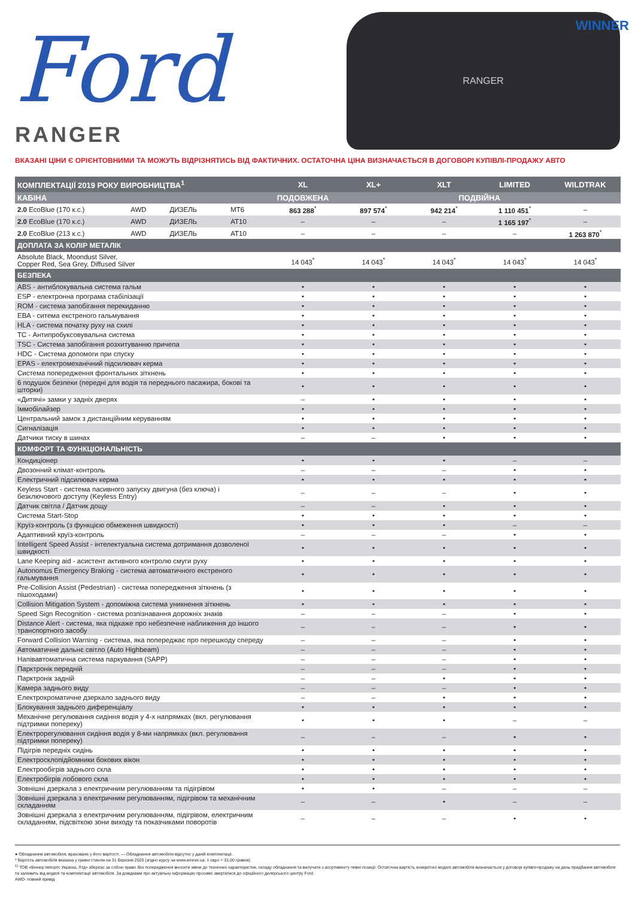Ford RANGER
RANGER
WINNER
ВКАЗАНІ ЦІНИ Є ОРІЄНТОВНИМИ ТА МОЖУТЬ ВІДРІЗНЯТИСЬ ВІД ФАКТИЧНИХ. ОСТАТОЧНА ЦІНА ВИЗНАЧАЄТЬСЯ В ДОГОВОРІ КУПІВЛІ-ПРОДАЖУ АВТО
| КОМПЛЕКТАЦІЇ 2019 РОКУ ВИРОБНИЦТВА<sup>1</sup> | | | | XL | XL+ | XLT | LIMITED | WILDTRAK |
| --- | --- | --- | --- | --- | --- | --- | --- | --- |
| КАБІНА | | | | ПОДОВЖЕНА | ПОДВІЙНА | | | |
| 2.0 EcoBlue (170 к.с.) | AWD | ДИЗЕЛЬ | MT6 | 863 288<sup>*</sup> | 897 574<sup>*</sup> | 942 214<sup>*</sup> | 1 110 451<sup>*</sup> | – |
| 2.0 EcoBlue (170 к.с.) | AWD | ДИЗЕЛЬ | AT10 | – | – | – | 1 165 197<sup>*</sup> | – |
| 2.0 EcoBlue (213 к.с.) | AWD | ДИЗЕЛЬ | AT10 | – | – | – | – | 1 263 870<sup>*</sup> |
| ДОПЛАТА ЗА КОЛІР МЕТАЛІК | | | | | | | | |
| Absolute Black, Moondust Silver, Copper Red, Sea Grey, Diffused Silver | | | | 14 043<sup>*</sup> | 14 043<sup>*</sup> | 14 043<sup>*</sup> | 14 043<sup>*</sup> | 14 043<sup>*</sup> |
| БЕЗПЕКА | | | | | | | | |
| ABS - антиблокувальна система гальм | | | | • | • | • | • | • |
| ESP - електронна програма стабілізації | | | | • | • | • | • | • |
| ROM - система запобігання перекиданню | | | | • | • | • | • | • |
| EBA - ситема екстреного гальмування | | | | • | • | • | • | • |
| HLA - система початку руху на схилі | | | | • | • | • | • | • |
| TC - Антипробуксовувальна система | | | | • | • | • | • | • |
| TSC - Система запобігання розхитуванню причепа | | | | • | • | • | • | • |
| HDC - Система допомоги при спуску | | | | • | • | • | • | • |
| EPAS - електромеханічний підсилювач керма | | | | • | • | • | • | • |
| Система попередження фронтальних зіткнень | | | | • | • | • | • | • |
| 6 подушок безпеки (передні для водія та переднього пасажира, бокові та шторки) | | | | • | • | • | • | • |
| «Дитячі» замки у задніх дверях | | | | – | • | • | • | • |
| Іммобілайзер | | | | • | • | • | • | • |
| Центральний замок з дистанційним керуванням | | | | • | • | • | • | • |
| Сигналізація | | | | • | • | • | • | • |
| Датчики тиску в шинах | | | | – | – | • | • | • |
| КОМФОРТ ТА ФУНКЦІОНАЛЬНІСТЬ | | | | | | | | |
| Кондиціонер | | | | • | • | • | – | – |
| Двозонний клімат-контроль | | | | – | – | – | • | • |
| Електричний підсилювач керма | | | | • | • | • | • | • |
| Keyless Start - система пасивного запуску двигуна (без ключа) і безключового доступу (Keyless Entry) | | | | – | – | – | • | • |
| Датчик світла / Датчик дощу | | | | – | – | • | • | • |
| Система Start-Stop | | | | • | • | • | • | • |
| Круїз-контроль (з функцією обмеження швидкості) | | | | • | • | • | – | – |
| Адаптивний круїз-контроль | | | | – | – | – | • | • |
| Intelligent Speed Assist - інтелектуальна система дотримання дозволеної швидкості | | | | • | • | • | • | • |
| Lane Keeping aid - асистент активного контролю смуги руху | | | | • | • | • | • | • |
| Autonomus Emergency Braking - система автоматичного екстреного гальмування | | | | • | • | • | • | • |
| Pre-Collision Assist (Pedestrian) - система попередження зіткнень (з пішоходами) | | | | • | • | • | • | • |
| Collision Mitigation System - допоміжна система уникнення зіткнень | | | | • | • | • | • | • |
| Speed Sign Recognition - система розпізнавання дорожніх знаків | | | | – | – | – | • | • |
| Distance Alert - система, яка підкаже про небезпечне наближення до іншого транспортного засобу | | | | – | – | – | • | • |
| Forward Collision Warning - система, яка попереджає про перешкоду спереду | | | | – | – | – | • | • |
| Автоматичне дальнє світло (Auto Highbeam) | | | | – | – | – | • | • |
| Напівавтоматична система паркування (SAPP) | | | | – | – | – | • | • |
| Парктронік передній | | | | – | – | – | • | • |
| Парктронік задній | | | | – | – | • | • | • |
| Камера заднього виду | | | | – | – | – | • | • |
| Електрохроматичне дзеркало заднього виду | | | | – | – | • | • | • |
| Блокування заднього диференціалу | | | | • | • | • | • | • |
| Механічне регулювання сидіння водія у 4-х напрямках (вкл. регулювання підтримки попереку) | | | | • | • | • | – | – |
| Електрорегулювання сидіння водія у 8-ми напрямках (вкл. регулювання підтримки попереку) | | | | – | – | – | • | • |
| Підігрів передніх сидінь | | | | • | • | • | • | • |
| Електросклопідйомники бокових вікон | | | | • | • | • | • | • |
| Електрообігрів заднього скла | | | | • | • | • | • | • |
| Електробігрів лобового скла | | | | • | • | • | • | • |
| Зовнішні дзеркала з електричним регулюванням та підігрівом | | | | • | • | – | – | – |
| Зовнішні дзеркала з електричним регулюванням, підігрівом та механічним складанням | | | | – | – | • | – | – |
| Зовнішні дзеркала з електричним регулюванням, підігрівом, електричним складанням, підсвіткою зони виходу та показчиками поворотів | | | | – | – | – | • | • |
● Обладнання автомобіля, враховане у його вартості. — Обладнання автомобіля відсутнє у даній комплектації.
* Вартість автомобіля вказана у гривні станом на 31 березня 2020 (згідно курсу на www.winner.ua: 1 євро = 31,00 гривня).
<sup>1)</sup> ТОВ «Віннер Імпортс Україна, Лтд» зберігає за собою право без попередження вносити зміни до технічних характеристик, складу обладнання та вилучати з асортименту певні позиції. Остаточна вартість конкретної моделі автомобіля визначається у договорі купівлі-продажу на день придбання автомобіля та залежить від моделі та комплектації автомобіля. За довідками про актуальну інформацію просимо звертатися до офіційного дилерського центру Ford.
AWD- повний привід